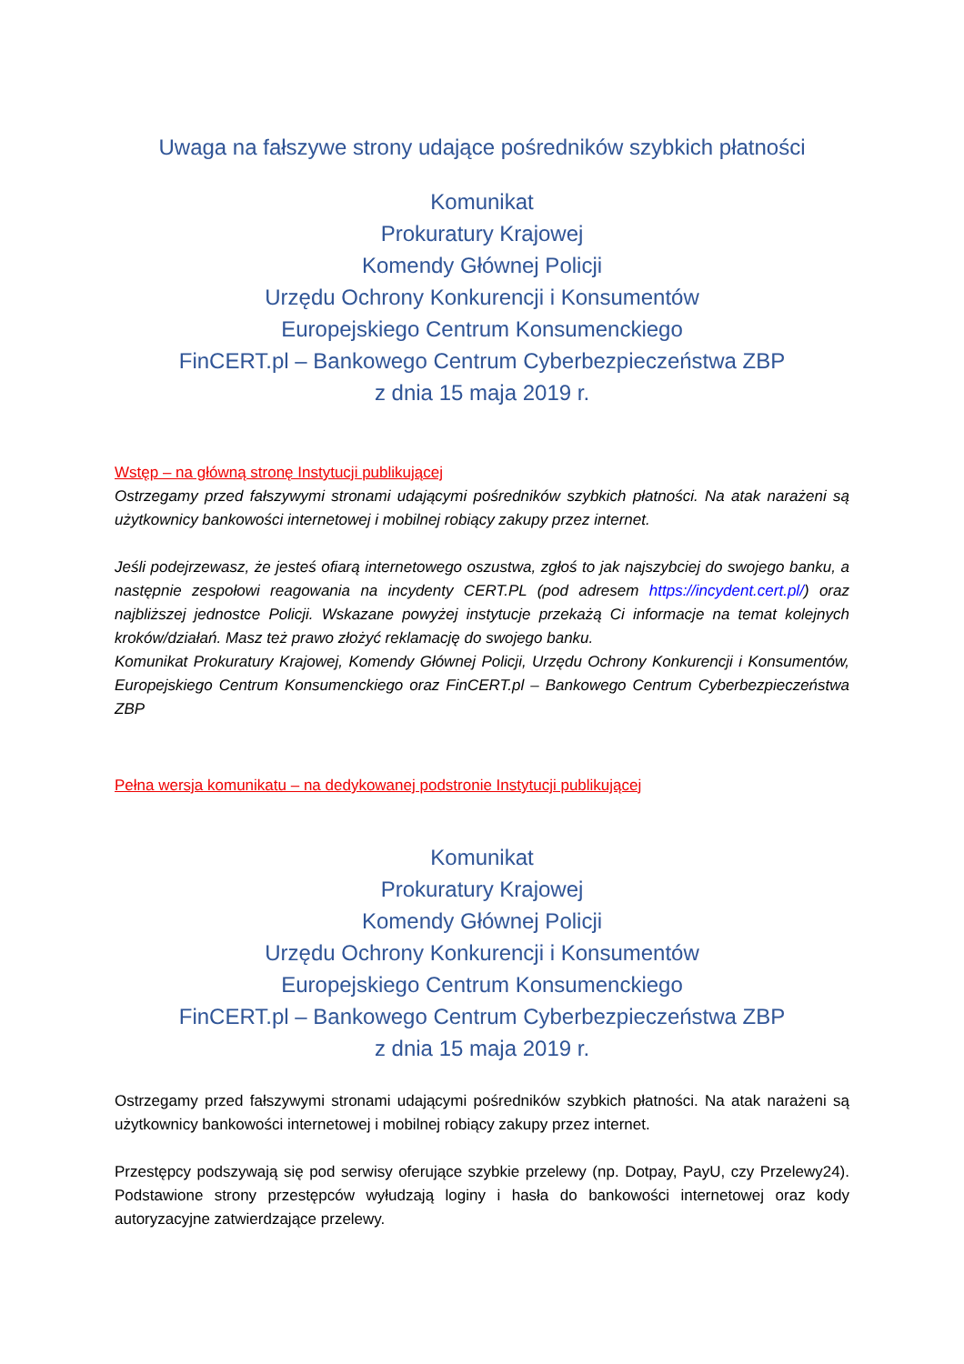Uwaga na fałszywe strony udające pośredników szybkich płatności
Komunikat
Prokuratury Krajowej
Komendy Głównej Policji
Urzędu Ochrony Konkurencji i Konsumentów
Europejskiego Centrum Konsumenckiego
FinCERT.pl – Bankowego Centrum Cyberbezpieczeństwa ZBP
z dnia 15 maja 2019 r.
Wstęp – na główną stronę Instytucji publikującej
Ostrzegamy przed fałszywymi stronami udającymi pośredników szybkich płatności. Na atak narażeni są użytkownicy bankowości internetowej i mobilnej robiący zakupy przez internet.
Jeśli podejrzewasz, że jesteś ofiarą internetowego oszustwa, zgłoś to jak najszybciej do swojego banku, a następnie zespołowi reagowania na incydenty CERT.PL (pod adresem https://incydent.cert.pl/) oraz najbliższej jednostce Policji. Wskazane powyżej instytucje przekażą Ci informacje na temat kolejnych kroków/działań. Masz też prawo złożyć reklamację do swojego banku.
Komunikat Prokuratury Krajowej, Komendy Głównej Policji, Urzędu Ochrony Konkurencji i Konsumentów, Europejskiego Centrum Konsumenckiego oraz FinCERT.pl – Bankowego Centrum Cyberbezpieczeństwa ZBP
Pełna wersja komunikatu – na dedykowanej podstronie Instytucji publikującej
Komunikat
Prokuratury Krajowej
Komendy Głównej Policji
Urzędu Ochrony Konkurencji i Konsumentów
Europejskiego Centrum Konsumenckiego
FinCERT.pl – Bankowego Centrum Cyberbezpieczeństwa ZBP
z dnia 15 maja 2019 r.
Ostrzegamy przed fałszywymi stronami udającymi pośredników szybkich płatności. Na atak narażeni są użytkownicy bankowości internetowej i mobilnej robiący zakupy przez internet.
Przestępcy podszywają się pod serwisy oferujące szybkie przelewy (np. Dotpay, PayU, czy Przelewy24). Podstawione strony przestępców wyłudzają loginy i hasła do bankowości internetowej oraz kody autoryzacyjne zatwierdzające przelewy.